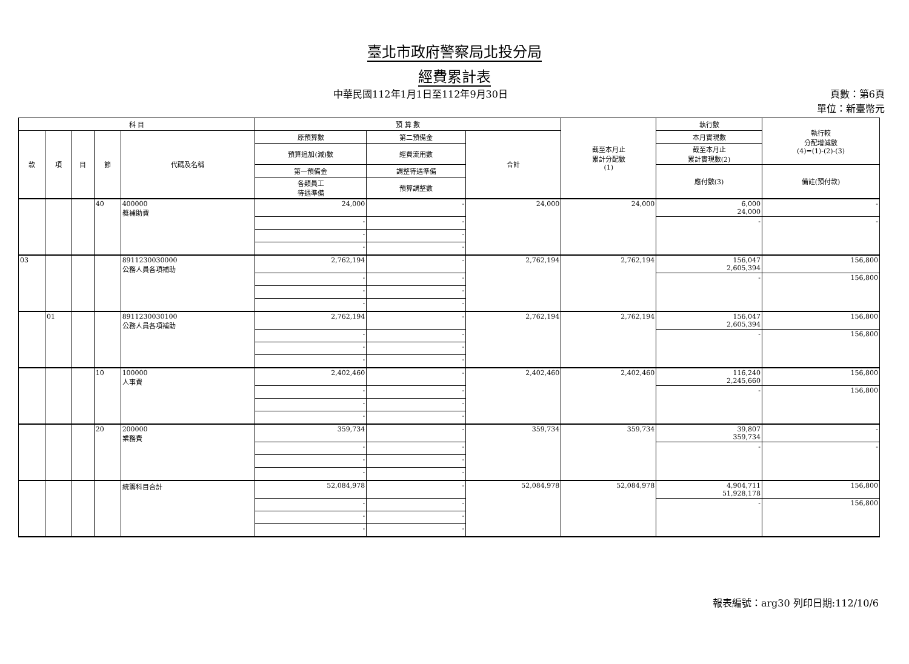臺北市政府警察局北投分局
經費累計表
中華民國112年1月1日至112年9月30日 頁數：第6頁
單位：新臺幣元
| 科 目 | | | | | 預 算 數 | | | 截至本月止 累計分配數 (1) | 執行數 | 執行較 分配增減數 (4)=(1)-(2)-(3) |
| --- | --- | --- | --- | --- | --- | --- | --- | --- | --- | --- |
| 款 | 項 | 目 | 節 | 代碼及名稱 | 原預算數 | 第二預備金 | 合計 | | 本月實現數 | |
| | | | | | 預算追加(減)數 | 經費流用數 | | | 截至本月止 累計實現數(2) | |
| | | | | | 第一預備金 | 調整待遇準備 | | | 應付數(3) | 備註(預付款) |
| | | | | | 各類員工 待遇準備 | 預算調整數 | | | | |
| | | | 40 | 400000 獎補助費 | 24,000 | - | 24,000 | 24,000 | 6,000 24,000 | - |
| | | | | | - | - | | | - | - |
| | | | | | - | - | | | | |
| | | | | | - | - | | | | |
| 03 | | | | 8911230030000 公務人員各項補助 | 2,762,194 | - | 2,762,194 | 2,762,194 | 156,047 2,605,394 | 156,800 |
| | | | | | - | - | | | - | 156,800 |
| | | | | | - | - | | | | |
| | | | | | - | - | | | | |
| | 01 | | | 8911230030100 公務人員各項補助 | 2,762,194 | - | 2,762,194 | 2,762,194 | 156,047 2,605,394 | 156,800 |
| | | | | | - | - | | | - | 156,800 |
| | | | | | - | - | | | | |
| | | | | | - | - | | | | |
| | | | 10 | 100000 人事費 | 2,402,460 | - | 2,402,460 | 2,402,460 | 116,240 2,245,660 | 156,800 |
| | | | | | - | - | | | - | 156,800 |
| | | | | | - | - | | | | |
| | | | | | - | - | | | | |
| | | | 20 | 200000 業務費 | 359,734 | - | 359,734 | 359,734 | 39,807 359,734 | - |
| | | | | | - | - | | | - | - |
| | | | | | - | - | | | | |
| | | | | | - | - | | | | |
| | | | | 統籌科目合計 | 52,084,978 | - | 52,084,978 | 52,084,978 | 4,904,711 51,928,178 | 156,800 |
| | | | | | - | - | | | - | 156,800 |
| | | | | | - | - | | | | |
| | | | | | - | - | | | | |
報表編號：arg30 列印日期:112/10/6